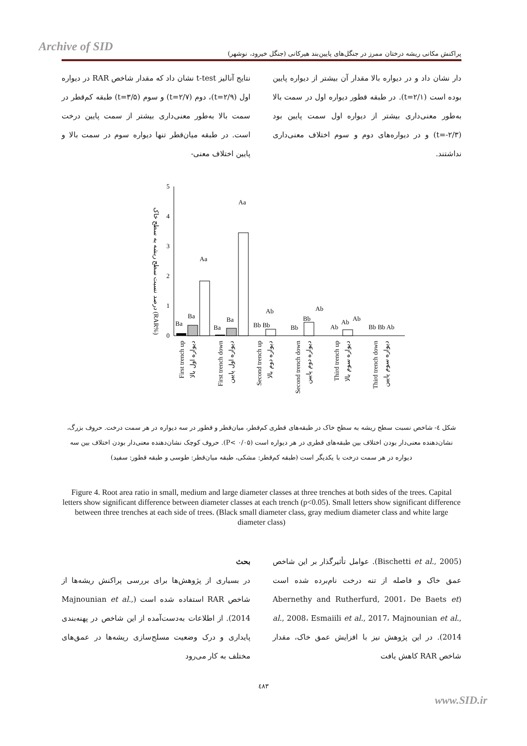Archive of SID پراکنش مکانی ریشه درختان ممرز در جنگل‌های پایین‌بند هیرکانی (جنگل خیرود، نوشهر)
نتایج آنالیز t-test نشان داد که مقدار شاخص RAR در دیواره اول (t=۲/۹)، دوم (t=۲/۷) و سوم (t=۳/۵) طبقه کم‌قطر در سمت بالا به‌طور معنی‌داری بیشتر از سمت پایین درخت است. در طبقه میان‌قطر تنها دیواره سوم در سمت بالا و پایین اختلاف معنی-
دار نشان داد و در دیواره بالا مقدار آن بیشتر از دیواره پایین بوده است (t=۲/۱). در طبقه قطور دیواره اول در سمت بالا به‌طور معنی‌داری بیشتر از دیواره اول سمت پایین بود (t=-۲/۳) و در دیواره‌های دوم و سوم اختلاف معنی‌داری نداشتند.
درصد نسبت سطح ریشه به سطح خاک (RAR%)
0
1
2
3
4
5
Ba
Ba
Aa
Ba
Ba
Aa
Bb Bb
Ab
Bb
Bb
Ab
Ab
Ab
Ab
Bb Bb Ab
First trench up
دیواره اول بالا
First trench down
دیواره اول پایین
Second trench up
دیواره دوم بالا
Second trench down
دیواره دوم پایین
Third trench up
دیواره سوم بالا
Third trench down
دیواره سوم پایین
شکل ٤- شاخص نسبت سطح ریشه به سطح خاک در طبقه‌های قطری کم‌قطر، میان‌قطر و قطور در سه دیواره در هر سمت درخت. حروف بزرگ، نشان‌دهنده معنی‌دار بودن اختلاف بین طبقه‌های قطری در هر دیواره است (P< ۰/۰۵). حروف کوچک نشان‌دهنده معنی‌دار بودن اختلاف بین سه دیواره در هر سمت درخت با یکدیگر است (طبقه کم‌قطر: مشکی، طبقه میان‌قطر: طوسی و طبقه قطور: سفید)
Figure 4. Root area ratio in small, medium and large diameter classes at three trenches at both sides of the trees. Capital letters show significant difference between diameter classes at each trench (p<0.05). Small letters show significant difference between three trenches at each side of trees. (Black small diameter class, gray medium diameter class and white large diameter class)
بحث
در بسیاری از پژوهش‌ها برای بررسی پراکنش ریشه‌ها از شاخص RAR استفاده شده است (Majnounian et al., 2014). از اطلاعات به‌دست‌آمده از این شاخص در پهنه‌بندی پایداری و درک وضعیت مسلح‌سازی ریشه‌ها در عمق‌های مختلف به کار می‌رود
(Bischetti et al., 2005). عوامل تأثیرگذار بر این شاخص عمق خاک و فاصله از تنه درخت نام‌برده شده است (Abernethy and Rutherfurd, 2001، De Baets et al., 2008، Esmaiili et al., 2017، Majnounian et al., 2014). در این پژوهش نیز با افزایش عمق خاک، مقدار شاخص RAR کاهش یافت
٤٨٣
www.SID.ir